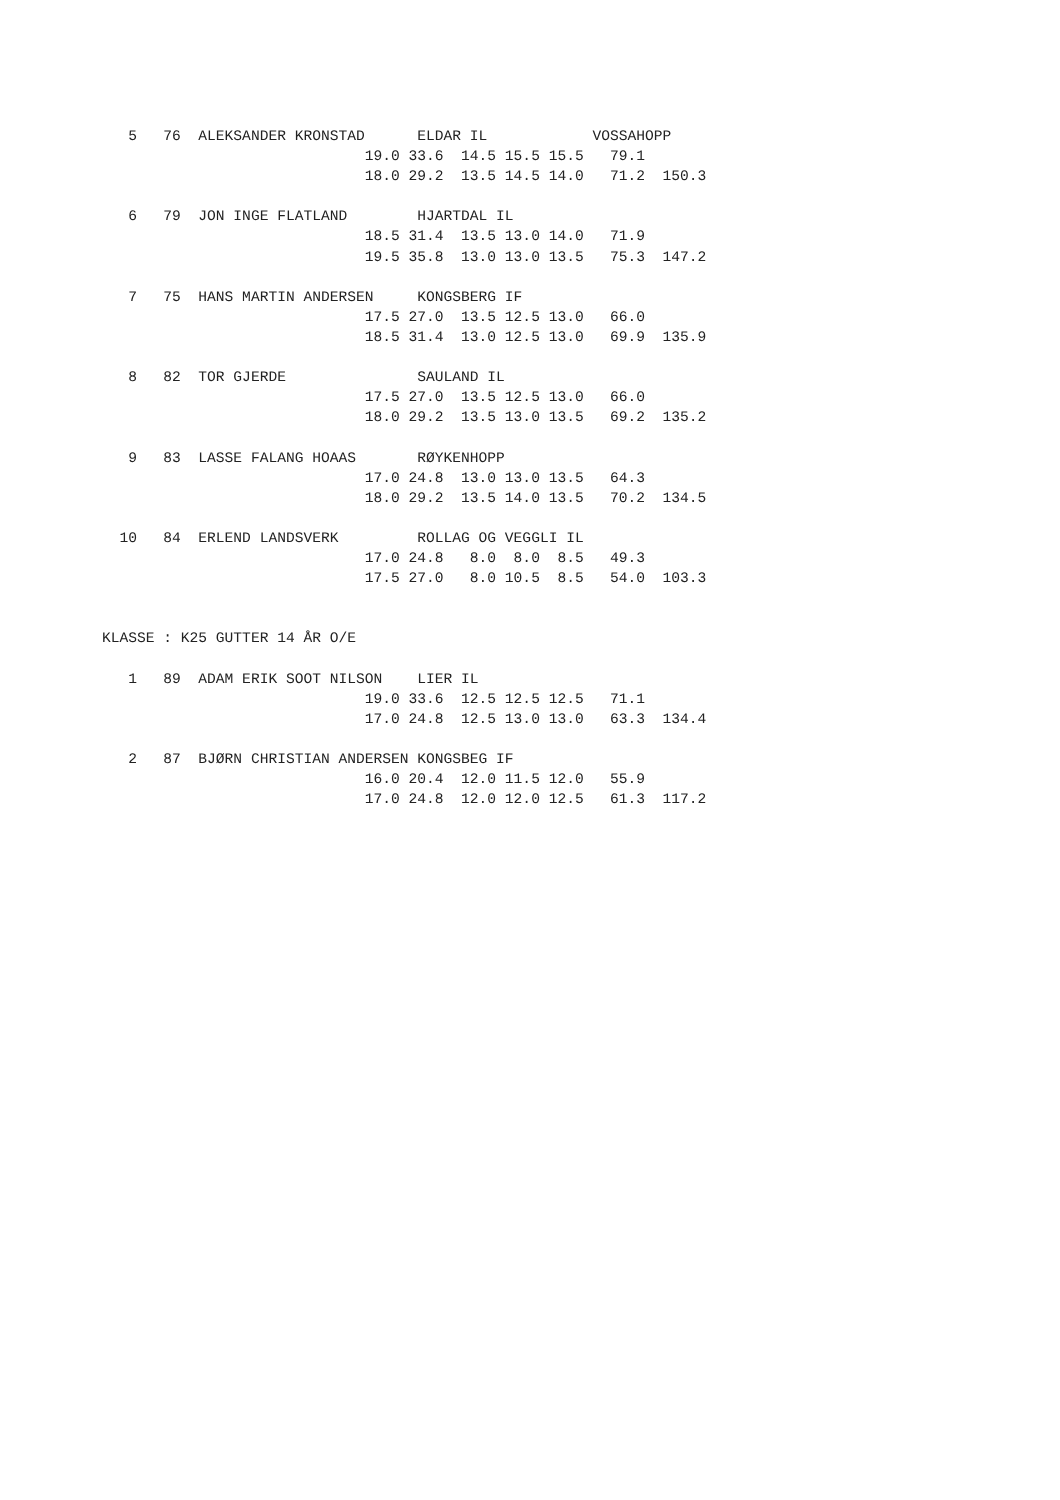5   76  ALEKSANDER KRONSTAD      ELDAR IL            VOSSAHOPP
                              19.0 33.6  14.5 15.5 15.5   79.1
                              18.0 29.2  13.5 14.5 14.0   71.2  150.3

   6   79  JON INGE FLATLAND        HJARTDAL IL
                              18.5 31.4  13.5 13.0 14.0   71.9
                              19.5 35.8  13.0 13.0 13.5   75.3  147.2

   7   75  HANS MARTIN ANDERSEN     KONGSBERG IF
                              17.5 27.0  13.5 12.5 13.0   66.0
                              18.5 31.4  13.0 12.5 13.0   69.9  135.9

   8   82  TOR GJERDE               SAULAND IL
                              17.5 27.0  13.5 12.5 13.0   66.0
                              18.0 29.2  13.5 13.0 13.5   69.2  135.2

   9   83  LASSE FALANG HOAAS       RØYKENHOPP
                              17.0 24.8  13.0 13.0 13.5   64.3
                              18.0 29.2  13.5 14.0 13.5   70.2  134.5

  10   84  ERLEND LANDSVERK         ROLLAG OG VEGGLI IL
                              17.0 24.8   8.0  8.0  8.5   49.3
                              17.5 27.0   8.0 10.5  8.5   54.0  103.3


KLASSE : K25 GUTTER 14 ÅR O/E

   1   89  ADAM ERIK SOOT NILSON    LIER IL
                              19.0 33.6  12.5 12.5 12.5   71.1
                              17.0 24.8  12.5 13.0 13.0   63.3  134.4

   2   87  BJØRN CHRISTIAN ANDERSEN KONGSBEG IF
                              16.0 20.4  12.0 11.5 12.0   55.9
                              17.0 24.8  12.0 12.0 12.5   61.3  117.2